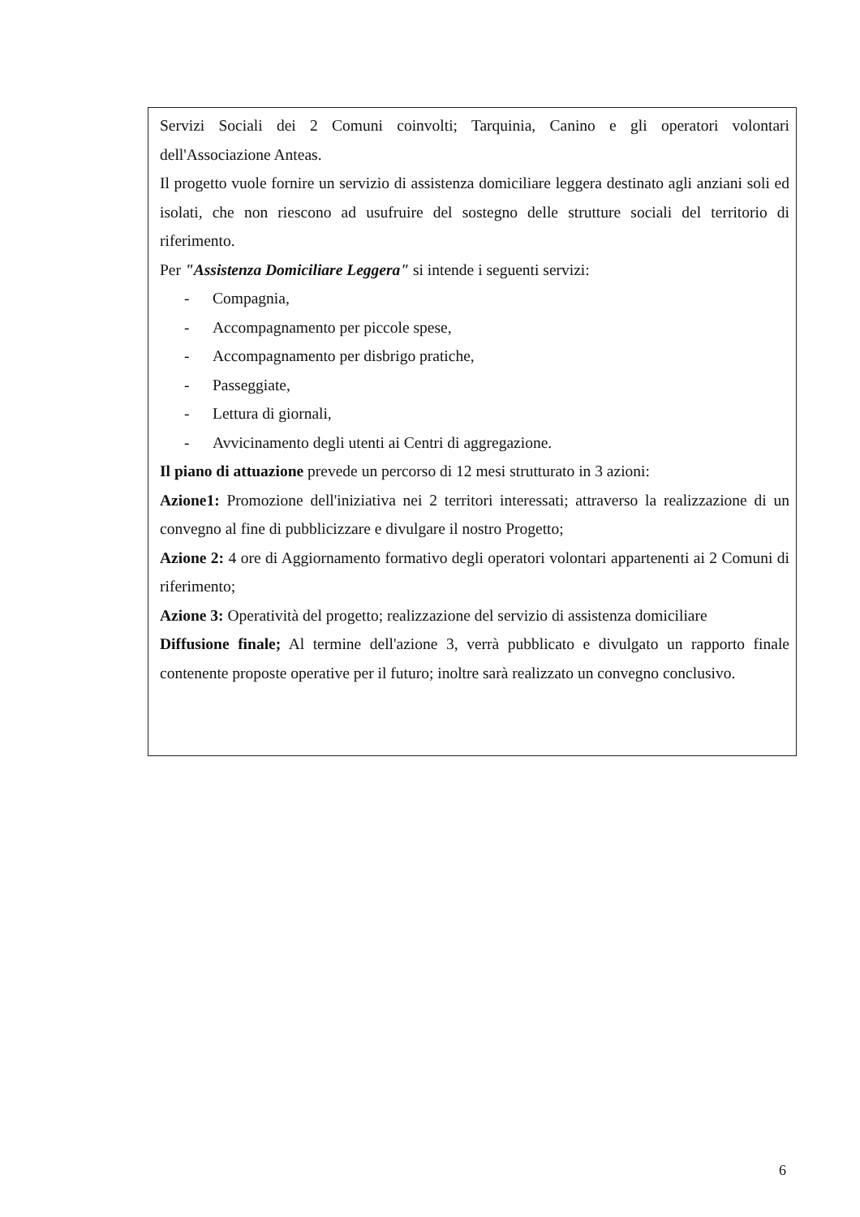Servizi Sociali dei 2 Comuni coinvolti; Tarquinia, Canino e gli operatori volontari dell'Associazione Anteas.
Il progetto vuole fornire un servizio di assistenza domiciliare leggera destinato agli anziani soli ed isolati, che non riescono ad usufruire del sostegno delle strutture sociali del territorio di riferimento.
Per "Assistenza Domiciliare Leggera" si intende i seguenti servizi:
- Compagnia,
- Accompagnamento per piccole spese,
- Accompagnamento per disbrigo pratiche,
- Passeggiate,
- Lettura di giornali,
- Avvicinamento degli utenti ai Centri di aggregazione.
Il piano di attuazione prevede un percorso di 12 mesi strutturato in 3 azioni:
Azione1: Promozione dell'iniziativa nei 2 territori interessati; attraverso la realizzazione di un convegno al fine di pubblicizzare e divulgare il nostro Progetto;
Azione 2: 4 ore di Aggiornamento formativo degli operatori volontari appartenenti ai 2 Comuni di riferimento;
Azione 3: Operatività del progetto; realizzazione del servizio di assistenza domiciliare
Diffusione finale; Al termine dell'azione 3, verrà pubblicato e divulgato un rapporto finale contenente proposte operative per il futuro; inoltre sarà realizzato un convegno conclusivo.
6